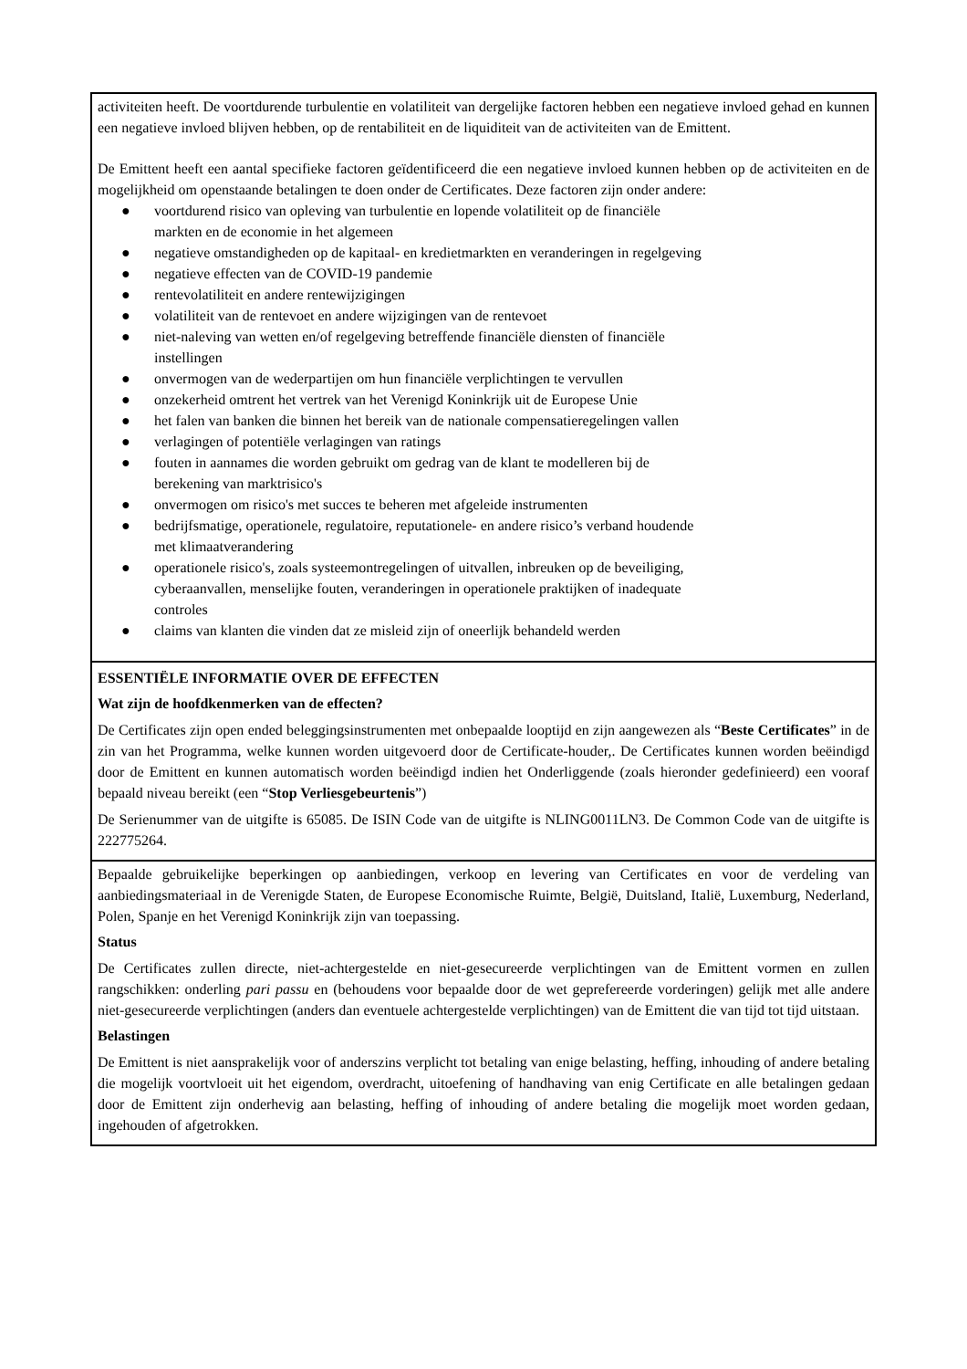activiteiten heeft. De voortdurende turbulentie en volatiliteit van dergelijke factoren hebben een negatieve invloed gehad en kunnen een negatieve invloed blijven hebben, op de rentabiliteit en de liquiditeit van de activiteiten van de Emittent.
De Emittent heeft een aantal specifieke factoren geïdentificeerd die een negatieve invloed kunnen hebben op de activiteiten en de mogelijkheid om openstaande betalingen te doen onder de Certificates. Deze factoren zijn onder andere:
● voortdurend risico van opleving van turbulentie en lopende volatiliteit op de financiële
markten en de economie in het algemeen
● negatieve omstandigheden op de kapitaal- en kredietmarkten en veranderingen in regelgeving
● negatieve effecten van de COVID-19 pandemie
● rentevolatiliteit en andere rentewijzigingen
● volatiliteit van de rentevoet en andere wijzigingen van de rentevoet
● niet-naleving van wetten en/of regelgeving betreffende financiële diensten of financiële
instellingen
● onvermogen van de wederpartijen om hun financiële verplichtingen te vervullen
● onzekerheid omtrent het vertrek van het Verenigd Koninkrijk uit de Europese Unie
● het falen van banken die binnen het bereik van de nationale compensatieregelingen vallen
● verlagingen of potentiële verlagingen van ratings
● fouten in aannames die worden gebruikt om gedrag van de klant te modelleren bij de
berekening van marktrisico's
● onvermogen om risico's met succes te beheren met afgeleide instrumenten
● bedrijfsmatige, operationele, regulatoire, reputationele- en andere risico’s verband houdende
met klimaatverandering
● operationele risico's, zoals systeemontregelingen of uitvallen, inbreuken op de beveiliging,
cyberaanvallen, menselijke fouten, veranderingen in operationele praktijken of inadequate
controles
● claims van klanten die vinden dat ze misleid zijn of oneerlijk behandeld werden
ESSENTIËLE INFORMATIE OVER DE EFFECTEN
Wat zijn de hoofdkenmerken van de effecten?
De Certificates zijn open ended beleggingsinstrumenten met onbepaalde looptijd en zijn aangewezen als “Beste Certificates” in de zin van het Programma, welke kunnen worden uitgevoerd door de Certificate-houder,. De Certificates kunnen worden beëindigd door de Emittent en kunnen automatisch worden beëindigd indien het Onderliggende (zoals hieronder gedefinieerd) een vooraf bepaald niveau bereikt (een “Stop Verliesgebeurtenis”)
De Serienummer van de uitgifte is 65085. De ISIN Code van de uitgifte is NLING0011LN3. De Common Code van de uitgifte is 222775264.
Bepaalde gebruikelijke beperkingen op aanbiedingen, verkoop en levering van Certificates en voor de verdeling van aanbiedingsmateriaal in de Verenigde Staten, de Europese Economische Ruimte, België, Duitsland, Italië, Luxemburg, Nederland, Polen, Spanje en het Verenigd Koninkrijk zijn van toepassing.
Status
De Certificates zullen directe, niet-achtergestelde en niet-gesecureerde verplichtingen van de Emittent vormen en zullen rangschikken: onderling pari passu en (behoudens voor bepaalde door de wet geprefereerde vorderingen) gelijk met alle andere niet-gesecureerde verplichtingen (anders dan eventuele achtergestelde verplichtingen) van de Emittent die van tijd tot tijd uitstaan.
Belastingen
De Emittent is niet aansprakelijk voor of anderszins verplicht tot betaling van enige belasting, heffing, inhouding of andere betaling die mogelijk voortvloeit uit het eigendom, overdracht, uitoefening of handhaving van enig Certificate en alle betalingen gedaan door de Emittent zijn onderhevig aan belasting, heffing of inhouding of andere betaling die mogelijk moet worden gedaan, ingehouden of afgetrokken.